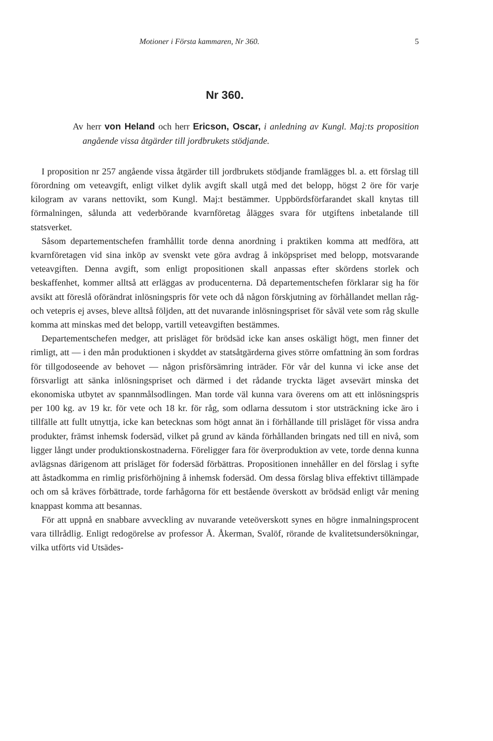Motioner i Första kammaren, Nr 360. 5
Nr 360.
Av herr von Heland och herr Ericson, Oscar, i anledning av Kungl. Maj:ts proposition angående vissa åtgärder till jordbrukets stödjande.
I proposition nr 257 angående vissa åtgärder till jordbrukets stödjande framlägges bl. a. ett förslag till förordning om veteavgift, enligt vilket dylik avgift skall utgå med det belopp, högst 2 öre för varje kilogram av varans nettovikt, som Kungl. Maj:t bestämmer. Uppbördsförfarandet skall knytas till förmalningen, sålunda att vederbörande kvarnföretag åläggеs svara för utgiftens inbetalande till statsverket.
Såsom departementschefen framhållit torde denna anordning i praktiken komma att medföra, att kvarnföretagen vid sina inköp av svenskt vete göra avdrag å inköpspriset med belopp, motsvarande veteavgiften. Denna avgift, som enligt propositionen skall anpassas efter skördens storlek och beskaffenhet, kommer alltså att erläggas av producenterna. Då departementschefen förklarar sig ha för avsikt att föreslå oförändrat inlösningspris för vete och då någon förskjutning av förhållandet mellan råg- och vetepris ej avses, bleve alltså följden, att det nuvarande inlösningspriset för såväl vete som råg skulle komma att minskas med det belopp, vartill veteavgiften bestämmes.
Departementschefen medger, att prisläget för brödsäd icke kan anses oskäligt högt, men finner det rimligt, att — i den mån produktionen i skyddet av statsåtgärderna gives större omfattning än som fordras för tillgodoseende av behovet — någon prisförsämring inträder. För vår del kunna vi icke anse det försvarligt att sänka inlösningspriset och därmed i det rådande tryckta läget avsevärt minska det ekonomiska utbytet av spannmålsodlingen. Man torde väl kunna vara överens om att ett inlösningspris per 100 kg. av 19 kr. för vete och 18 kr. för råg, som odlarna dessutom i stor utsträckning icke äro i tillfälle att fullt utnyttja, icke kan betecknas som högt annat än i förhållande till prisläget för vissa andra produkter, främst inhemsk fodersäd, vilket på grund av kända förhållanden bringats ned till en nivå, som ligger långt under produktionskostnaderna. Föreligger fara för överproduktion av vete, torde denna kunna avlägsnas därigenom att prisläget för fodersäd förbättras. Propositionen innehåller en del förslag i syfte att åstadkomma en rimlig prisförhöjning å inhemsk fodersäd. Om dessa förslag bliva effektivt tillämpade och om så kräves förbättrade, torde farhågorna för ett bestående överskott av brödsäd enligt vår mening knappast komma att besannas.
För att uppnå en snabbare avveckling av nuvarande veteöverskott synes en högre inmalningsprocent vara tillrådlig. Enligt redogörelse av professor Å. Åkerman, Svalöf, rörande de kvalitetsundersökningar, vilka utförts vid Utsädes-